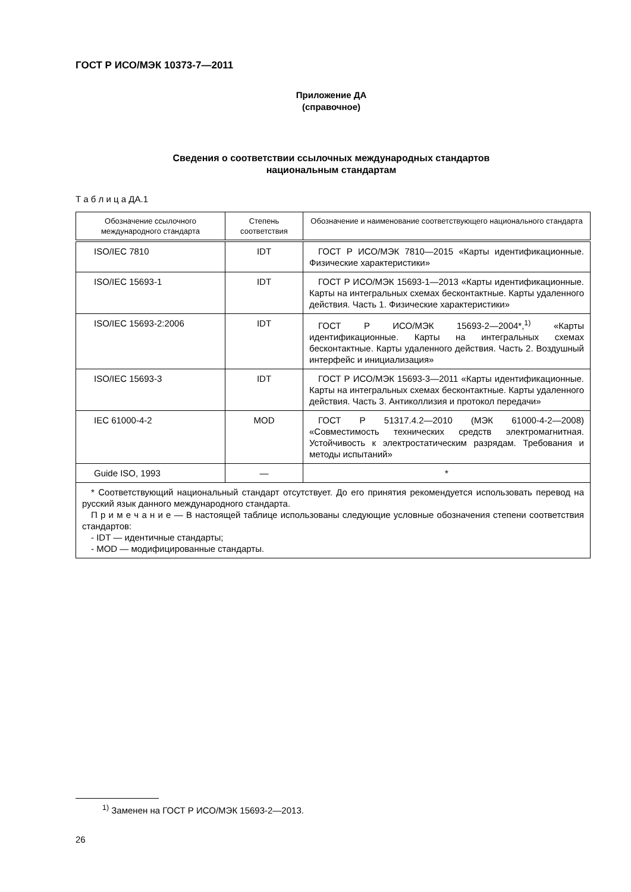ГОСТ Р ИСО/МЭК 10373-7—2011
Приложение ДА
(справочное)
Сведения о соответствии ссылочных международных стандартов
национальным стандартам
Т а б л и ц а ДА.1
| Обозначение ссылочного международного стандарта | Степень соответствия | Обозначение и наименование соответствующего национального стандарта |
| --- | --- | --- |
| ISO/IEC 7810 | IDT | ГОСТ Р ИСО/МЭК 7810—2015 «Карты идентификационные. Физические характеристики» |
| ISO/IEC 15693-1 | IDT | ГОСТ Р ИСО/МЭК 15693-1—2013 «Карты идентификационные. Карты на интегральных схемах бесконтактные. Карты удаленного действия. Часть 1. Физические характеристики» |
| ISO/IEC 15693-2:2006 | IDT | ГОСТ Р ИСО/МЭК 15693-2—2004*,<sup>1)</sup> «Карты идентификационные. Карты на интегральных схемах бесконтактные. Карты удаленного действия. Часть 2. Воздушный интерфейс и инициализация» |
| ISO/IEC 15693-3 | IDT | ГОСТ Р ИСО/МЭК 15693-3—2011 «Карты идентификационные. Карты на интегральных схемах бесконтактные. Карты удаленного действия. Часть 3. Антиколлизия и протокол передачи» |
| IEC 61000-4-2 | MOD | ГОСТ Р 51317.4.2—2010 (МЭК 61000-4-2—2008) «Совместимость технических средств электромагнитная. Устойчивость к электростатическим разрядам. Требования и методы испытаний» |
| Guide ISO, 1993 | — | * |
| * Соответствующий национальный стандарт отсутствует. До его принятия рекомендуется использовать перевод на русский язык данного международного стандарта. П р и м е ч а н и е — В настоящей таблице использованы следующие условные обозначения степени соответствия стандартов: - IDT — идентичные стандарты; - MOD — модифицированные стандарты. | | |
<sup>1)</sup> Заменен на ГОСТ Р ИСО/МЭК 15693-2—2013.
26